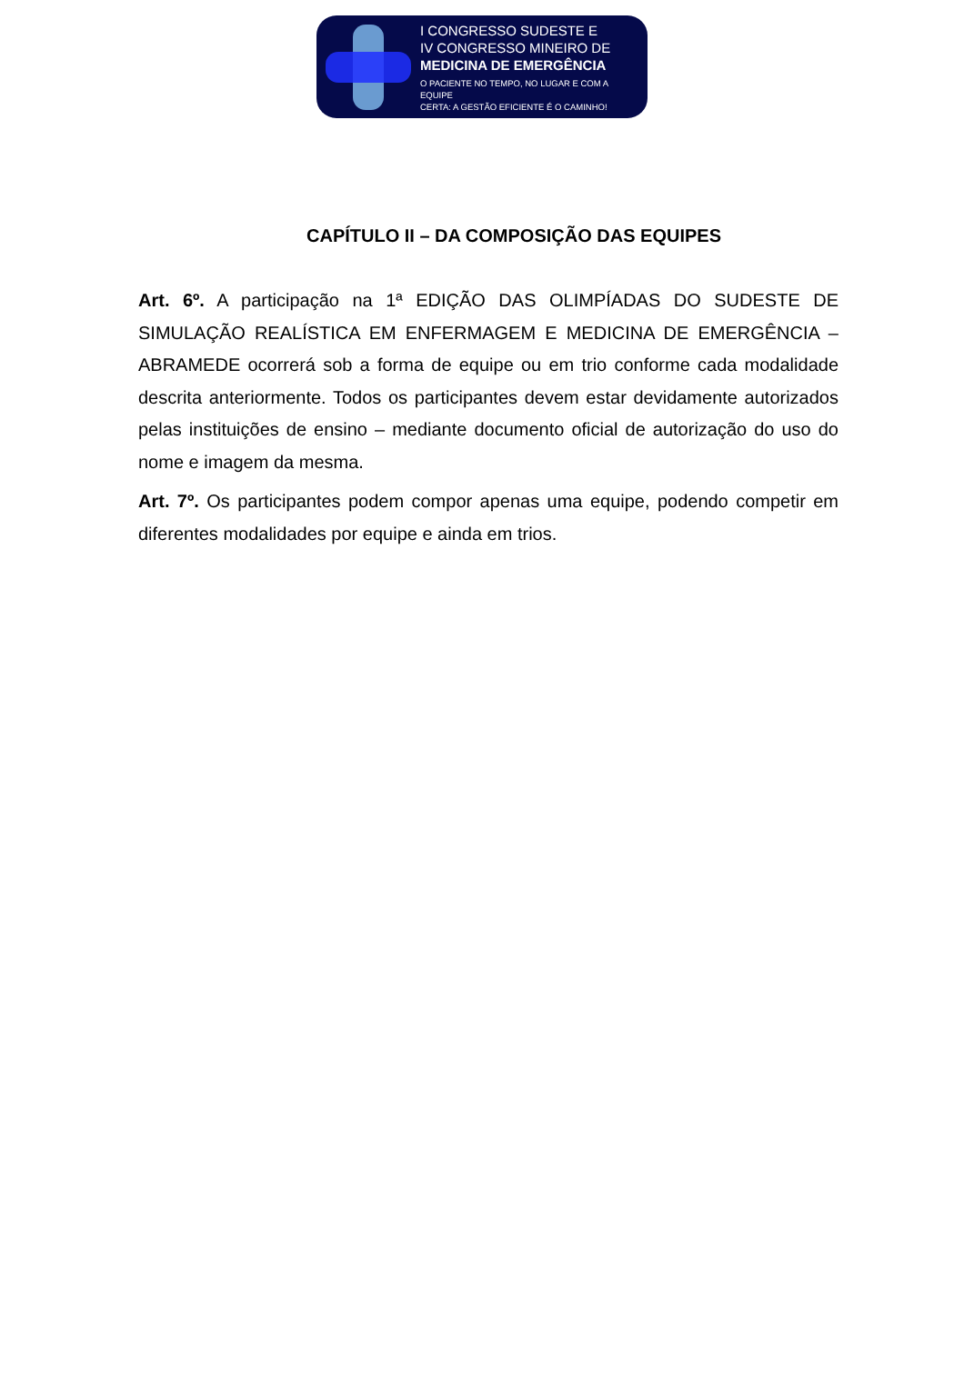I CONGRESSO SUDESTE E
IV CONGRESSO MINEIRO DE
MEDICINA DE EMERGÊNCIA
O PACIENTE NO TEMPO, NO LUGAR E COM A EQUIPE
CERTA: A GESTÃO EFICIENTE É O CAMINHO!
CAPÍTULO II – DA COMPOSIÇÃO DAS EQUIPES
Art. 6º. A participação na 1ª EDIÇÃO DAS OLIMPÍADAS DO SUDESTE DE SIMULAÇÃO REALÍSTICA EM ENFERMAGEM E MEDICINA DE EMERGÊNCIA – ABRAMEDE ocorrerá sob a forma de equipe ou em trio conforme cada modalidade descrita anteriormente. Todos os participantes devem estar devidamente autorizados pelas instituições de ensino – mediante documento oficial de autorização do uso do nome e imagem da mesma.
Art. 7º. Os participantes podem compor apenas uma equipe, podendo competir em diferentes modalidades por equipe e ainda em trios.